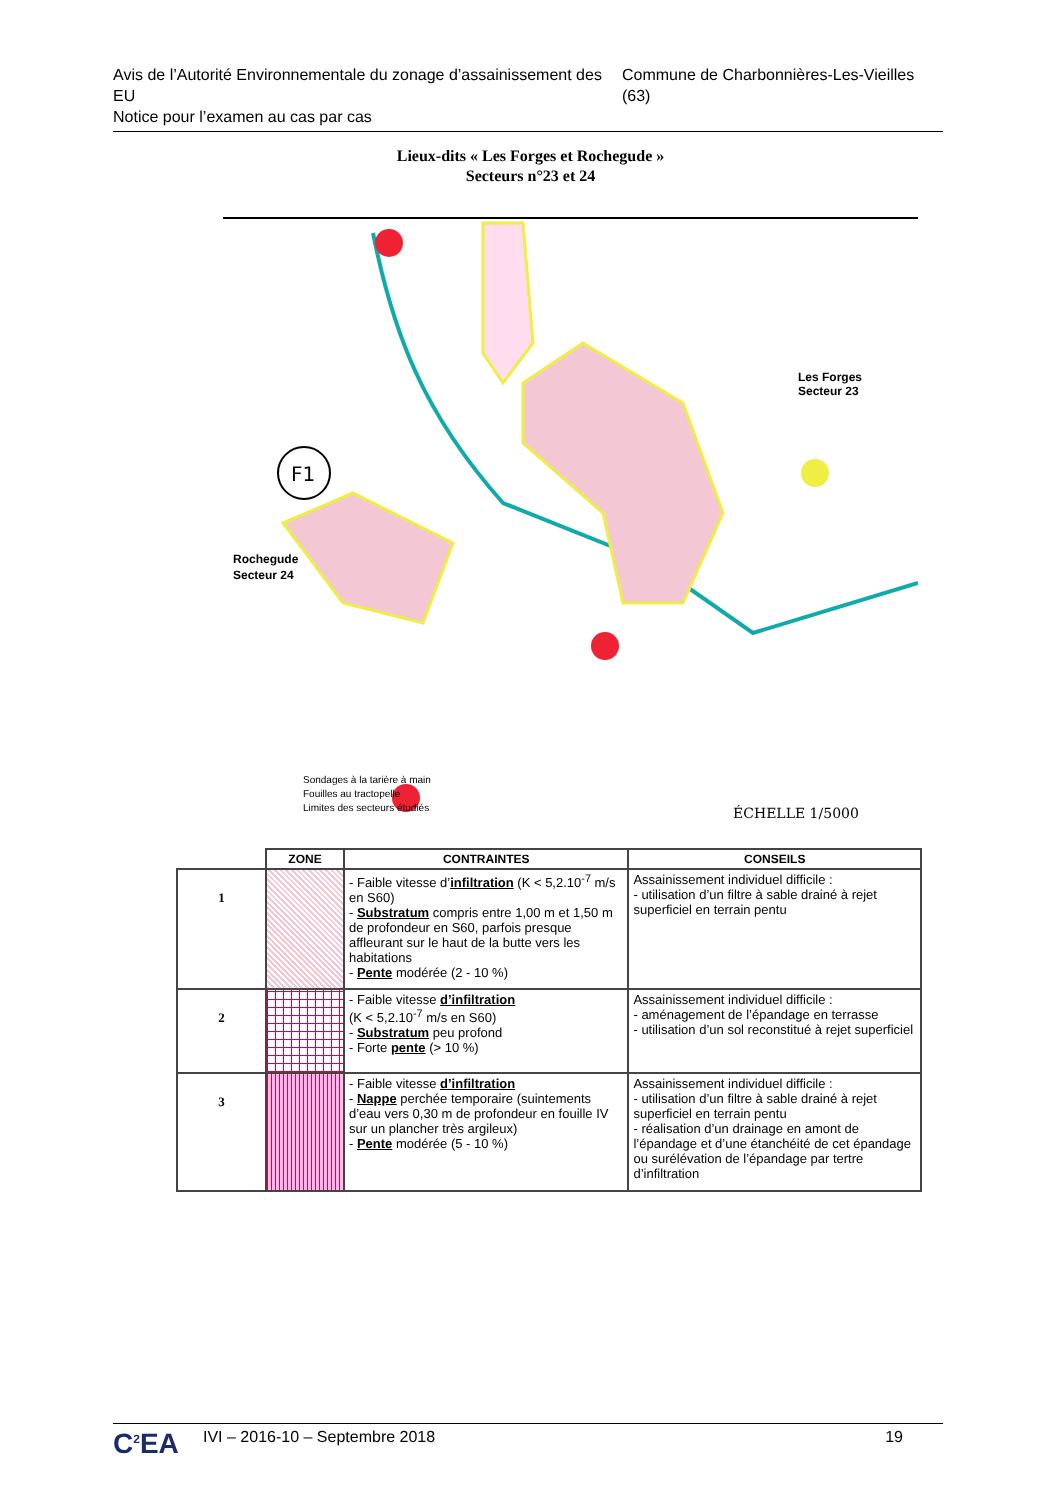Avis de l’Autorité Environnementale du zonage d’assainissement des EU
Notice pour l’examen au cas par cas
Commune de Charbonnières-Les-Vieilles (63)
Lieux-dits « Les Forges et Rochegude »
Secteurs n°23 et 24
F1
Les Forges
Secteur 23
Rochegude
Secteur 24
ÉCHELLE 1/5000
Sondages à la tarière à main
Fouilles au tractopelle
Limites des secteurs étudiés
| | ZONE | CONTRAINTES | CONSEILS |
| --- | --- | --- | --- |
| 1 | | - Faible vitesse d’ infiltration (K < 5,2.10<sup>-7</sup> m/s en S60) - Substratum compris entre 1,00 m et 1,50 m de profondeur en S60, parfois presque affleurant sur le haut de la butte vers les habitations - Pente modérée (2 - 10 %) | Assainissement individuel difficile : - utilisation d’un filtre à sable drainé à rejet superficiel en terrain pentu |
| 2 | | - Faible vitesse d’infiltration (K < 5,2.10<sup>-7</sup> m/s en S60) - Substratum peu profond - Forte pente (> 10 %) | Assainissement individuel difficile : - aménagement de l’épandage en terrasse - utilisation d’un sol reconstitué à rejet superficiel |
| 3 | | - Faible vitesse d’infiltration - Nappe perchée temporaire (suintements d’eau vers 0,30 m de profondeur en fouille IV sur un plancher très argileux) - Pente modérée (5 - 10 %) | Assainissement individuel difficile : - utilisation d’un filtre à sable drainé à rejet superficiel en terrain pentu - réalisation d’un drainage en amont de l’épandage et d’une étanchéité de cet épandage ou surélévation de l’épandage par tertre d’infiltration |
C<sup>2</sup>EA
IVI – 2016-10 – Septembre 2018 19